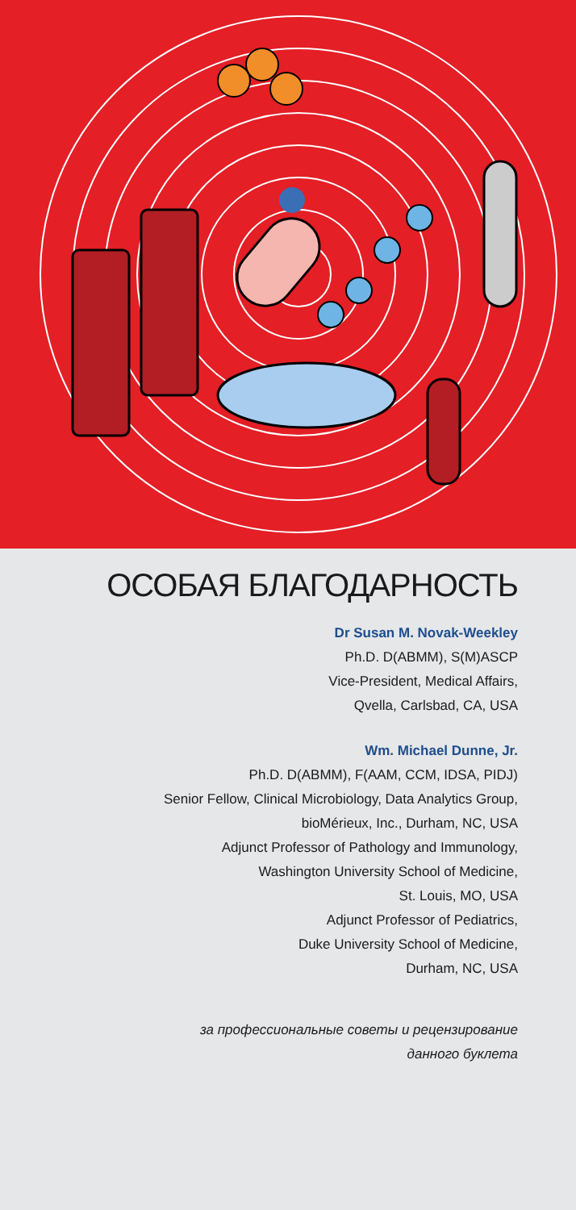ОСОБАЯ БЛАГОДАРНОСТЬ
Dr Susan M. Novak-Weekley
Ph.D. D(ABMM), S(M)ASCP
Vice-President, Medical Affairs,
Qvella, Carlsbad, CA, USA
Wm. Michael Dunne, Jr.
Ph.D. D(ABMM), F(AAM, CCM, IDSA, PIDJ)
Senior Fellow, Clinical Microbiology, Data Analytics Group,
bioMérieux, Inc., Durham, NC, USA
Adjunct Professor of Pathology and Immunology,
Washington University School of Medicine,
St. Louis, MO, USA
Adjunct Professor of Pediatrics,
Duke University School of Medicine,
Durham, NC, USA
за профессиональные советы и рецензирование
данного буклета